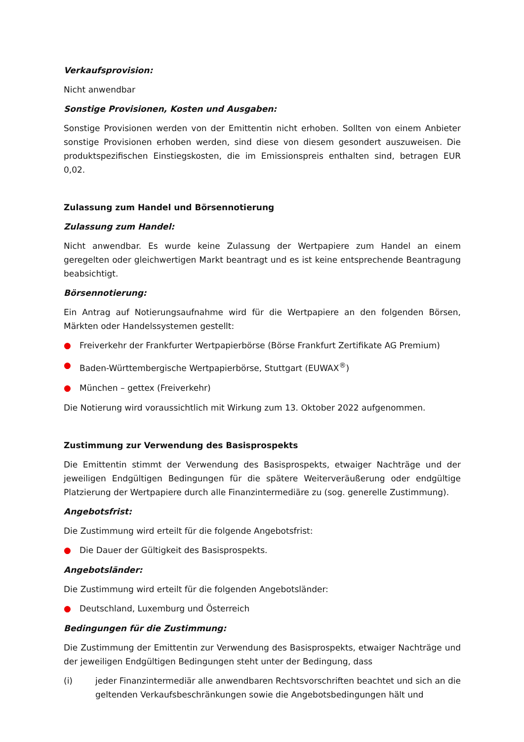Verkaufsprovision:
Nicht anwendbar
Sonstige Provisionen, Kosten und Ausgaben:
Sonstige Provisionen werden von der Emittentin nicht erhoben. Sollten von einem Anbieter sonstige Provisionen erhoben werden, sind diese von diesem gesondert auszuweisen. Die produktspezifischen Einstiegskosten, die im Emissionspreis enthalten sind, betragen EUR 0,02.
Zulassung zum Handel und Börsennotierung
Zulassung zum Handel:
Nicht anwendbar. Es wurde keine Zulassung der Wertpapiere zum Handel an einem geregelten oder gleichwertigen Markt beantragt und es ist keine entsprechende Beantragung beabsichtigt.
Börsennotierung:
Ein Antrag auf Notierungsaufnahme wird für die Wertpapiere an den folgenden Börsen, Märkten oder Handelssystemen gestellt:
● Freiverkehr der Frankfurter Wertpapierbörse (Börse Frankfurt Zertifikate AG Premium)
● Baden-Württembergische Wertpapierbörse, Stuttgart (EUWAX<sup>®</sup>)
● München – gettex (Freiverkehr)
Die Notierung wird voraussichtlich mit Wirkung zum 13. Oktober 2022 aufgenommen.
Zustimmung zur Verwendung des Basisprospekts
Die Emittentin stimmt der Verwendung des Basisprospekts, etwaiger Nachträge und der jeweiligen Endgültigen Bedingungen für die spätere Weiterveräußerung oder endgültige Platzierung der Wertpapiere durch alle Finanzintermediäre zu (sog. generelle Zustimmung).
Angebotsfrist:
Die Zustimmung wird erteilt für die folgende Angebotsfrist:
● Die Dauer der Gültigkeit des Basisprospekts.
Angebotsländer:
Die Zustimmung wird erteilt für die folgenden Angebotsländer:
● Deutschland, Luxemburg und Österreich
Bedingungen für die Zustimmung:
Die Zustimmung der Emittentin zur Verwendung des Basisprospekts, etwaiger Nachträge und der jeweiligen Endgültigen Bedingungen steht unter der Bedingung, dass
(i) jeder Finanzintermediär alle anwendbaren Rechtsvorschriften beachtet und sich an die geltenden Verkaufsbeschränkungen sowie die Angebotsbedingungen hält und